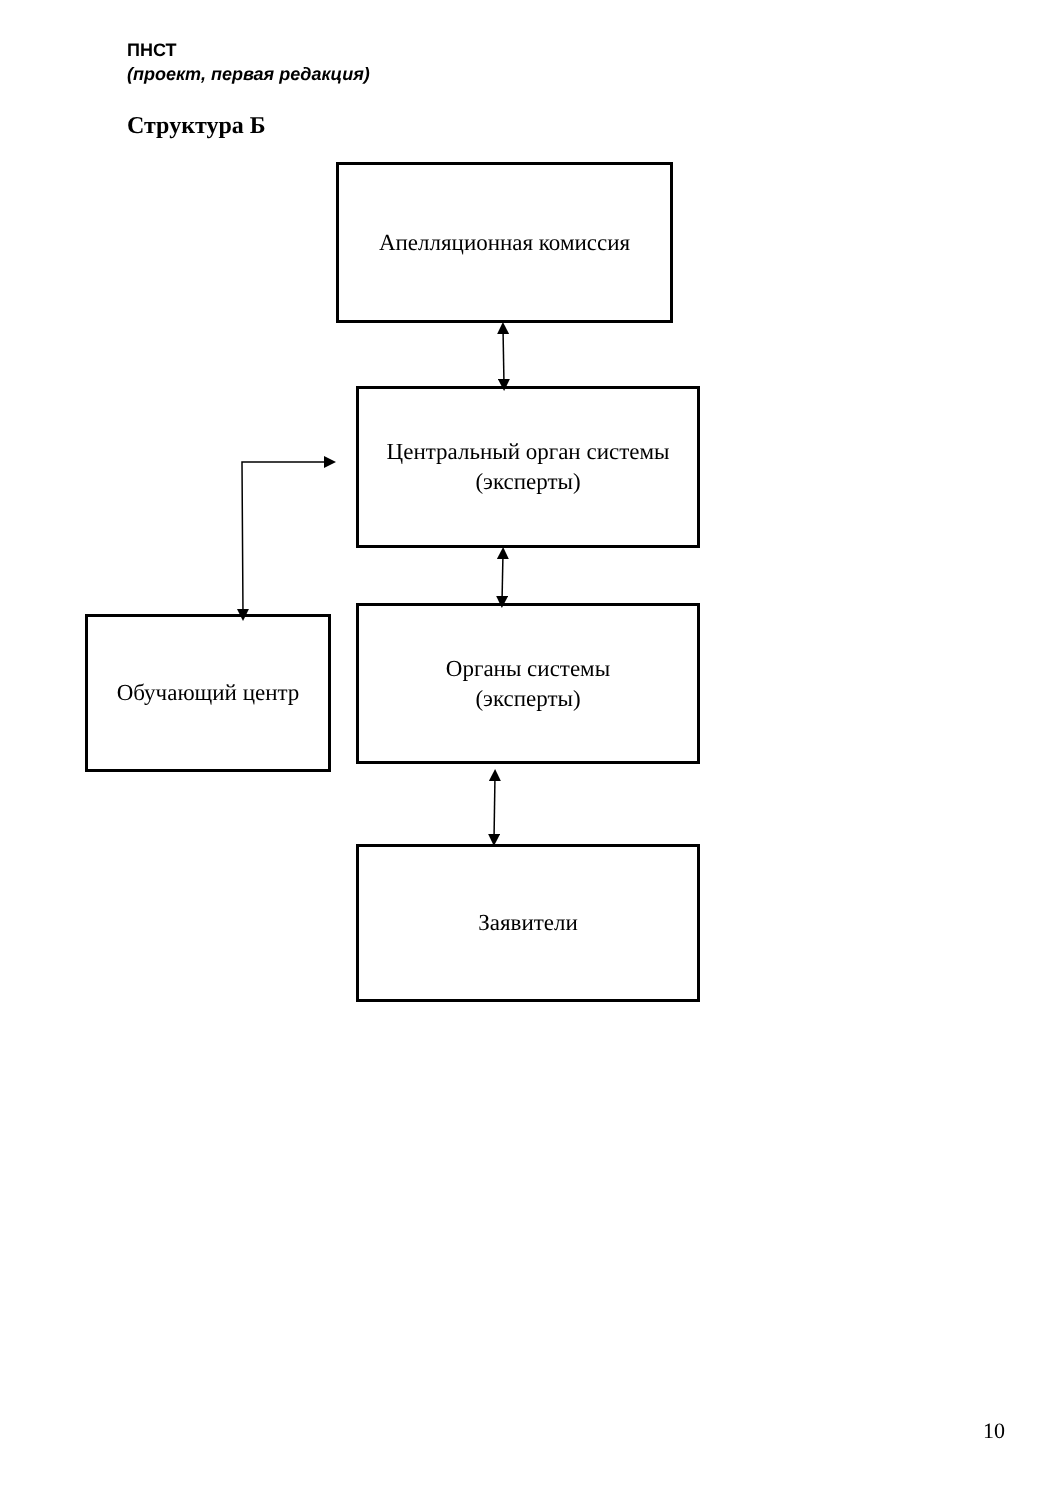ПНСТ
(проект, первая редакция)
Структура Б
Апелляционная комиссия
Центральный орган системы
(эксперты)
Обучающий центр
Органы системы
(эксперты)
Заявители
10